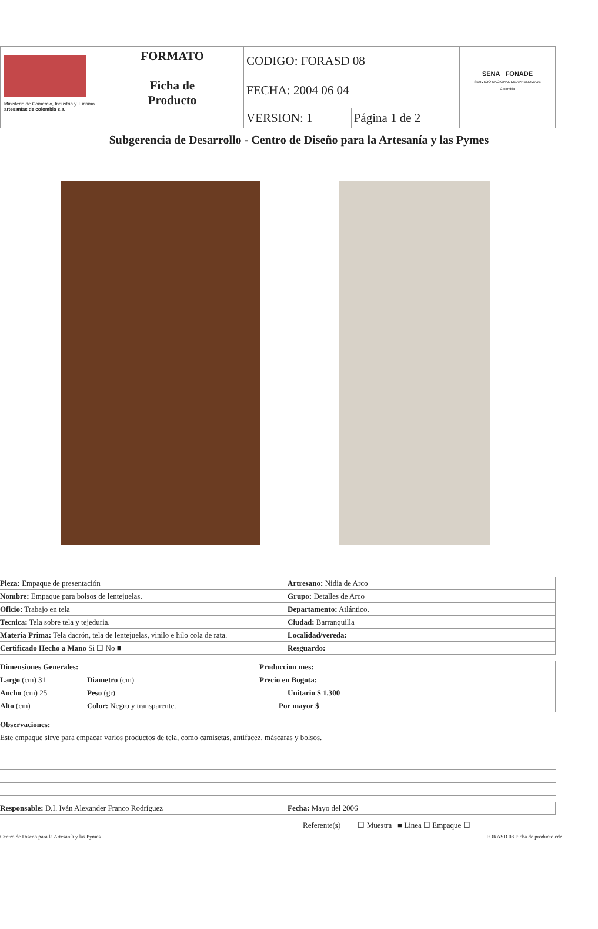| Ministerio de Comercio, Industria y Turismo artesanías de colombia s.a. | FORMATO Ficha de Producto | CODIGO: FORASD 08 FECHA: 2004 06 04 | | SENA FONADE SERVICIO NACIONAL DE APRENDIZAJE Colombia |
| | | VERSION: 1 | Página 1 de 2 | |
Subgerencia de Desarrollo - Centro de Diseño para la Artesanía y las Pymes
| Pieza: Empaque de presentación | Artresano: Nidia de Arco |
| Nombre: Empaque para bolsos de lentejuelas. | Grupo: Detalles de Arco |
| Oficio: Trabajo en tela | Departamento: Atlántico. |
| Tecnica: Tela sobre tela y tejeduria. | Ciudad: Barranquilla |
| Materia Prima: Tela dacrón, tela de lentejuelas, vinilo e hilo cola de rata. | Localidad/vereda: |
| Certificado Hecho a Mano Si ☐ No ■ | Resguardo: |
| Dimensiones Generales: | | Produccion mes: |
| Largo (cm) 31 | Diametro (cm) | Precio en Bogota: |
| Ancho (cm) 25 | Peso (gr) | Unitario $ 1.300 |
| Alto (cm) | Color: Negro y transparente. | Por mayor $ |
| Observaciones: |
| Este empaque sirve para empacar varios productos de tela, como camisetas, antifacez, máscaras y bolsos. |
| Responsable: D.I. Iván Alexander Franco Rodríguez | Fecha: Mayo del 2006 |
Referente(s) ☐ Muestra ■ Linea ☐ Empaque ☐
Centro de Diseño para la Artesanía y las Pymes FORASD 08 Ficha de producto.cdr